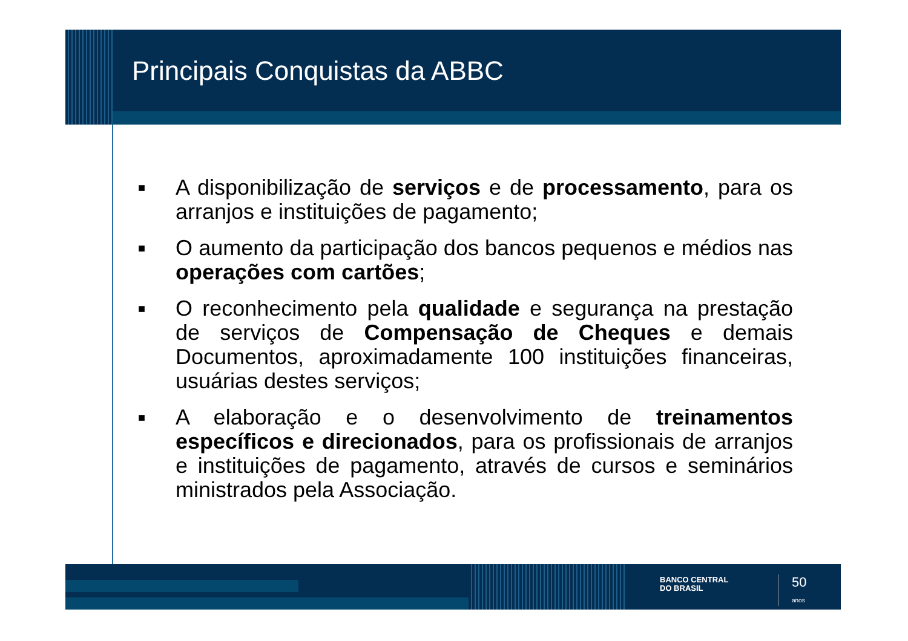Principais Conquistas da ABBC
■ A disponibilização de serviços e de processamento, para os arranjos e instituições de pagamento;
■ O aumento da participação dos bancos pequenos e médios nas operações com cartões;
■ O reconhecimento pela qualidade e segurança na prestação de serviços de Compensação de Cheques e demais Documentos, aproximadamente 100 instituições financeiras, usuárias destes serviços;
■ A elaboração e o desenvolvimento de treinamentos específicos e direcionados, para os profissionais de arranjos e instituições de pagamento, através de cursos e seminários ministrados pela Associação.
BANCO CENTRAL
DO BRASIL
50
anos